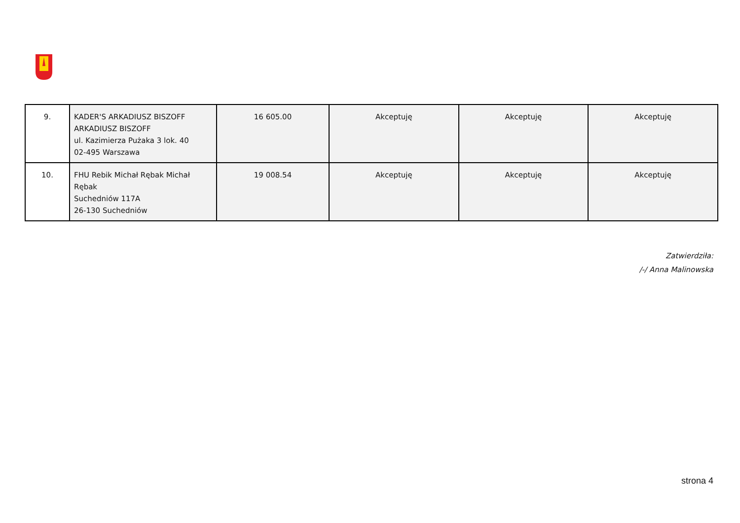| 9. | KADER'S ARKADIUSZ BISZOFF ARKADIUSZ BISZOFF ul. Kazimierza Pużaka 3 lok. 40 02-495 Warszawa | 16 605.00 | Akceptuję | Akceptuję | Akceptuję |
| 10. | FHU Rebik Michał Rębak Michał Rębak Suchedniów 117A 26-130 Suchedniów | 19 008.54 | Akceptuję | Akceptuję | Akceptuję |
Zatwierdziła:
/-/ Anna Malinowska
strona 4